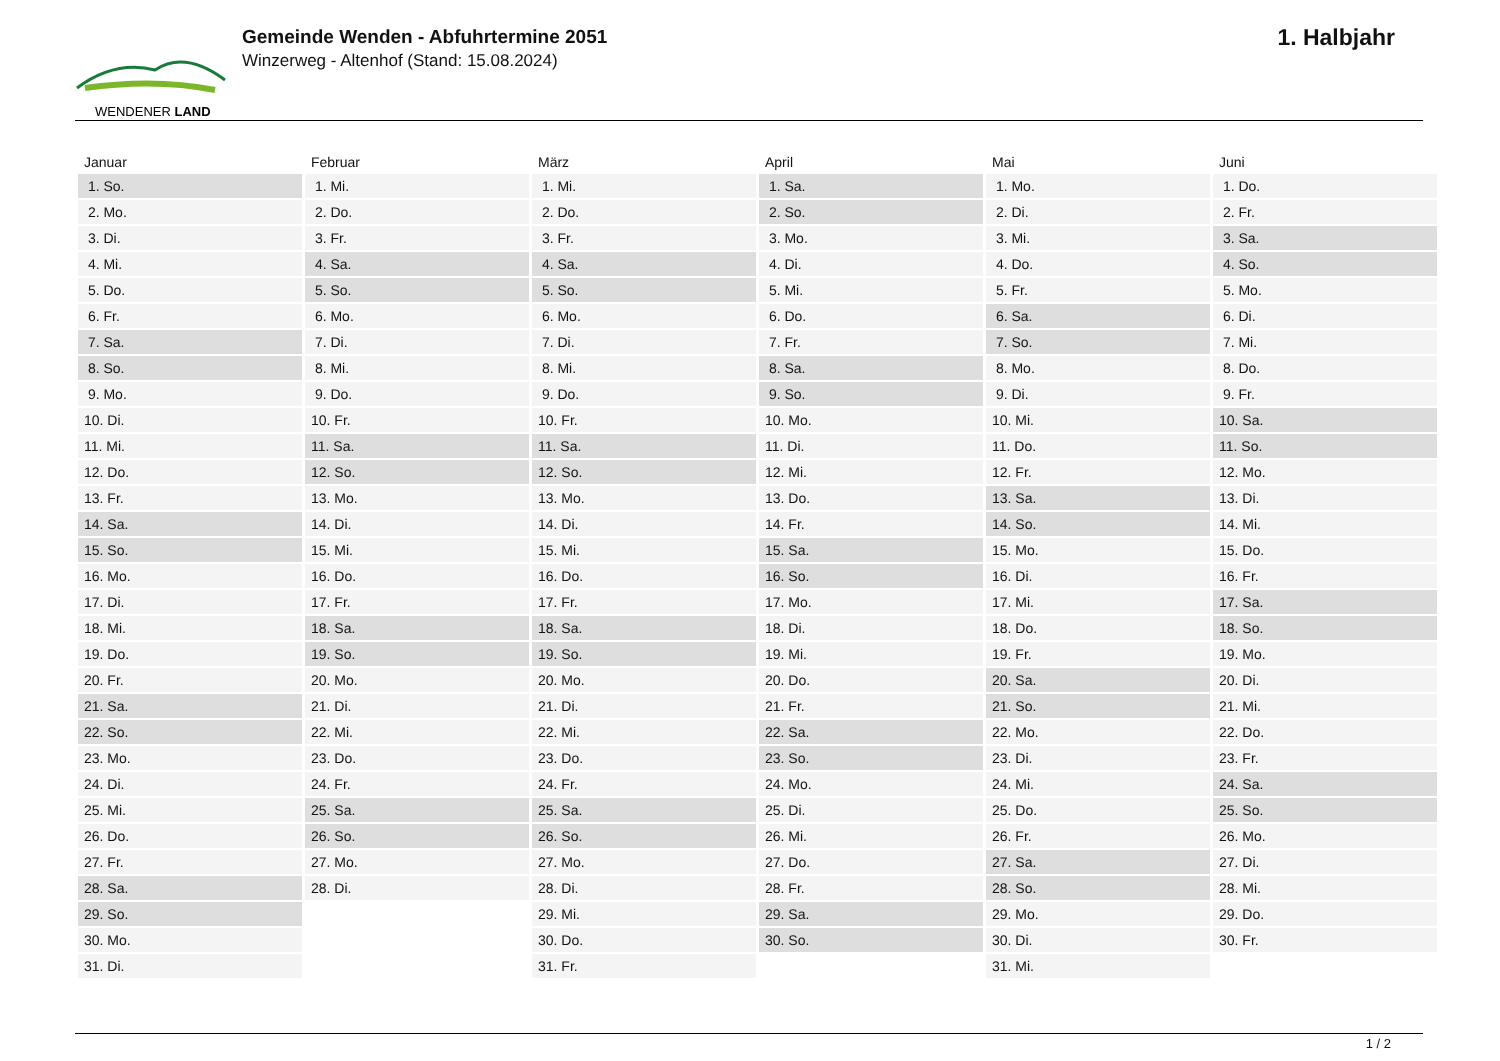WENDENER LAND
Gemeinde Wenden - Abfuhrtermine 2051
Winzerweg - Altenhof (Stand: 15.08.2024)
1. Halbjahr
| Januar | Februar | März | April | Mai | Juni |
| --- | --- | --- | --- | --- | --- |
| 1. So. | 1. Mi. | 1. Mi. | 1. Sa. | 1. Mo. | 1. Do. |
| 2. Mo. | 2. Do. | 2. Do. | 2. So. | 2. Di. | 2. Fr. |
| 3. Di. | 3. Fr. | 3. Fr. | 3. Mo. | 3. Mi. | 3. Sa. |
| 4. Mi. | 4. Sa. | 4. Sa. | 4. Di. | 4. Do. | 4. So. |
| 5. Do. | 5. So. | 5. So. | 5. Mi. | 5. Fr. | 5. Mo. |
| 6. Fr. | 6. Mo. | 6. Mo. | 6. Do. | 6. Sa. | 6. Di. |
| 7. Sa. | 7. Di. | 7. Di. | 7. Fr. | 7. So. | 7. Mi. |
| 8. So. | 8. Mi. | 8. Mi. | 8. Sa. | 8. Mo. | 8. Do. |
| 9. Mo. | 9. Do. | 9. Do. | 9. So. | 9. Di. | 9. Fr. |
| 10. Di. | 10. Fr. | 10. Fr. | 10. Mo. | 10. Mi. | 10. Sa. |
| 11. Mi. | 11. Sa. | 11. Sa. | 11. Di. | 11. Do. | 11. So. |
| 12. Do. | 12. So. | 12. So. | 12. Mi. | 12. Fr. | 12. Mo. |
| 13. Fr. | 13. Mo. | 13. Mo. | 13. Do. | 13. Sa. | 13. Di. |
| 14. Sa. | 14. Di. | 14. Di. | 14. Fr. | 14. So. | 14. Mi. |
| 15. So. | 15. Mi. | 15. Mi. | 15. Sa. | 15. Mo. | 15. Do. |
| 16. Mo. | 16. Do. | 16. Do. | 16. So. | 16. Di. | 16. Fr. |
| 17. Di. | 17. Fr. | 17. Fr. | 17. Mo. | 17. Mi. | 17. Sa. |
| 18. Mi. | 18. Sa. | 18. Sa. | 18. Di. | 18. Do. | 18. So. |
| 19. Do. | 19. So. | 19. So. | 19. Mi. | 19. Fr. | 19. Mo. |
| 20. Fr. | 20. Mo. | 20. Mo. | 20. Do. | 20. Sa. | 20. Di. |
| 21. Sa. | 21. Di. | 21. Di. | 21. Fr. | 21. So. | 21. Mi. |
| 22. So. | 22. Mi. | 22. Mi. | 22. Sa. | 22. Mo. | 22. Do. |
| 23. Mo. | 23. Do. | 23. Do. | 23. So. | 23. Di. | 23. Fr. |
| 24. Di. | 24. Fr. | 24. Fr. | 24. Mo. | 24. Mi. | 24. Sa. |
| 25. Mi. | 25. Sa. | 25. Sa. | 25. Di. | 25. Do. | 25. So. |
| 26. Do. | 26. So. | 26. So. | 26. Mi. | 26. Fr. | 26. Mo. |
| 27. Fr. | 27. Mo. | 27. Mo. | 27. Do. | 27. Sa. | 27. Di. |
| 28. Sa. | 28. Di. | 28. Di. | 28. Fr. | 28. So. | 28. Mi. |
| 29. So. | | 29. Mi. | 29. Sa. | 29. Mo. | 29. Do. |
| 30. Mo. | | 30. Do. | 30. So. | 30. Di. | 30. Fr. |
| 31. Di. | | 31. Fr. | | 31. Mi. | |
1 / 2